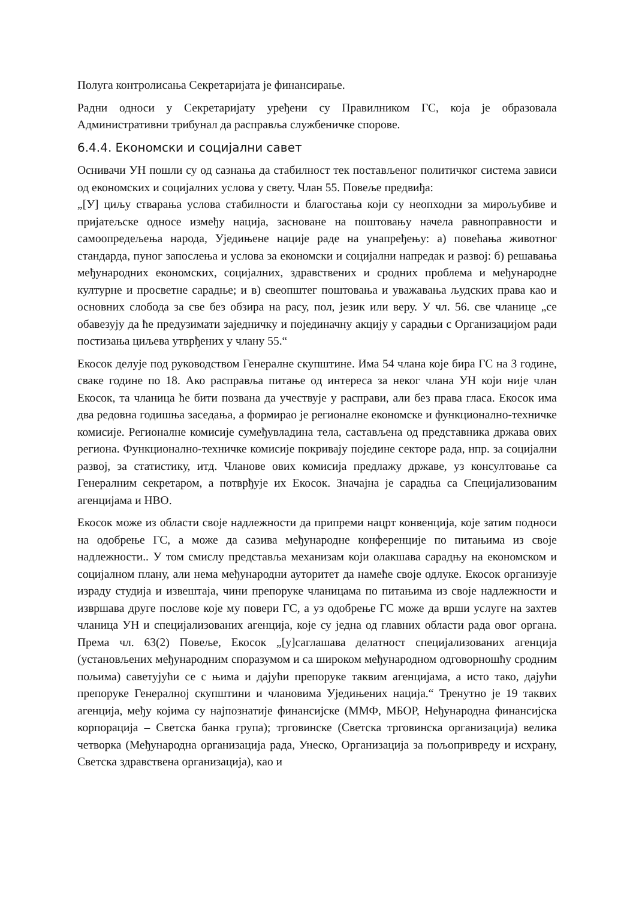Полуга контролисања Секретаријата је финансирање.
Радни односи у Секретаријату уређени су Правилником ГС, која је образовала Административни трибунал да расправља службеничке спорове.
6.4.4. Економски и социјални савет
Оснивачи УН пошли су од сазнања да стабилност тек постављеног политичког система зависи од економских и социјалних услова у свету. Члан 55. Повеље предвиђа:
„[У] циљу стварања услова стабилности и благостања који су неопходни за мирољубиве и пријатељске односе између нација, засноване на поштовању начела равноправности и самоопредељења народа, Уједињене нације раде на унапређењу: а) повећања животног стандарда, пуног запослења и услова за економски и социјални напредак и развој: б) решавања међународних економских, социјалних, здравствених и сродних проблема и међународне културне и просветне сарадње; и в) свеопштег поштовања и уважавања људских права као и основних слобода за све без обзира на расу, пол, језик или веру. У чл. 56. све чланице „се обавезују да ће предузимати заједничку и појединачну акцију у сарадњи с Организацијом ради постизања циљева утврђених у члану 55.“
Екосок делује под руководством Генералне скупштине. Има 54 члана које бира ГС на 3 године, сваке године по 18. Ако расправља питање од интереса за неког члана УН који није члан Екосок, та чланица ће бити позвана да учествује у расправи, али без права гласа. Екосок има два редовна годишња заседања, а формирао је регионалне економске и функционално-техничке комисије. Регионалне комисије сумеђувладина тела, састављена од представника држава ових региона. Функционално-техничке комисије покривају поједине секторе рада, нпр. за социјални развој, за статистику, итд. Чланове ових комисија предлажу државе, уз консултовање са Генералним секретаром, а потврђује их Екосок. Значајна је сарадња са Специјализованим агенцијама и НВО.
Екосок може из области своје надлежности да припреми нацрт конвенција, које затим подноси на одобрење ГС, а може да сазива међународне конференције по питањима из своје надлежности.. У том смислу представља механизам који олакшава сарадњу на економском и социјалном плану, али нема међународни ауторитет да намеће своје одлуке. Екосок организује израду студија и извештаја, чини препоруке чланицама по питањима из своје надлежности и извршава друге послове које му повери ГС, а уз одобрење ГС може да врши услуге на захтев чланица УН и специјализованих агенција, које су једна од главних области рада овог органа. Према чл. 63(2) Повеље, Екосок „[у]саглашава делатност специјализованих агенција (установљених међународним споразумом и са широком међународном одговорношћу сродним пољима) саветујући се с њима и дајући препоруке таквим агенцијама, а исто тако, дајући препоруке Генералној скупштини и члановима Уједињених нација.“ Тренутно је 19 таквих агенција, међу којима су најпознатије финансијске (ММФ, МБОР, Нeђународна финансијска корпорација – Светска банка група); трговинске (Светска трговинска организација) велика четворка (Међународна организација рада, Унеско, Организација за пољопривреду и исхрану, Светска здравствена организација), као и